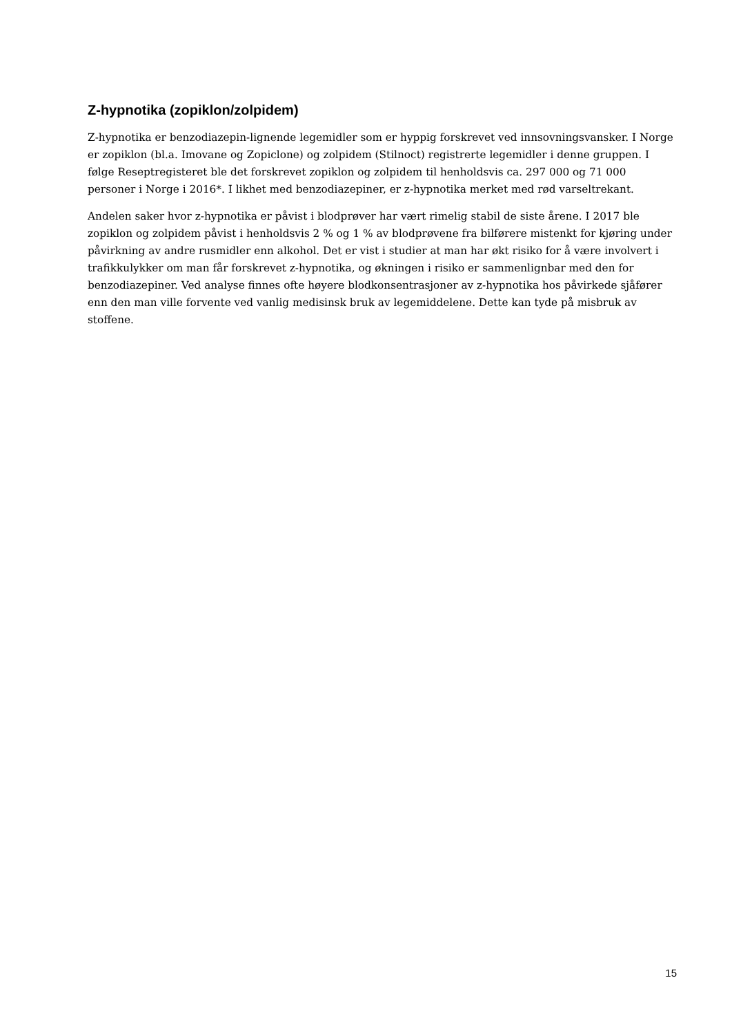Z-hypnotika (zopiklon/zolpidem)
Z-hypnotika er benzodiazepin-lignende legemidler som er hyppig forskrevet ved innsovningsvansker. I Norge er zopiklon (bl.a. Imovane og Zopiclone) og zolpidem (Stilnoct) registrerte legemidler i denne gruppen. I følge Reseptregisteret ble det forskrevet zopiklon og zolpidem til henholdsvis ca. 297 000 og 71 000 personer i Norge i 2016*. I likhet med benzodiazepiner, er z-hypnotika merket med rød varseltrekant.
Andelen saker hvor z-hypnotika er påvist i blodprøver har vært rimelig stabil de siste årene. I 2017 ble zopiklon og zolpidem påvist i henholdsvis 2 % og 1 % av blodprøvene fra bilførere mistenkt for kjøring under påvirkning av andre rusmidler enn alkohol. Det er vist i studier at man har økt risiko for å være involvert i trafikkulykker om man får forskrevet z-hypnotika, og økningen i risiko er sammenlignbar med den for benzodiazepiner. Ved analyse finnes ofte høyere blodkonsentrasjoner av z-hypnotika hos påvirkede sjåfører enn den man ville forvente ved vanlig medisinsk bruk av legemiddelene. Dette kan tyde på misbruk av stoffene.
15